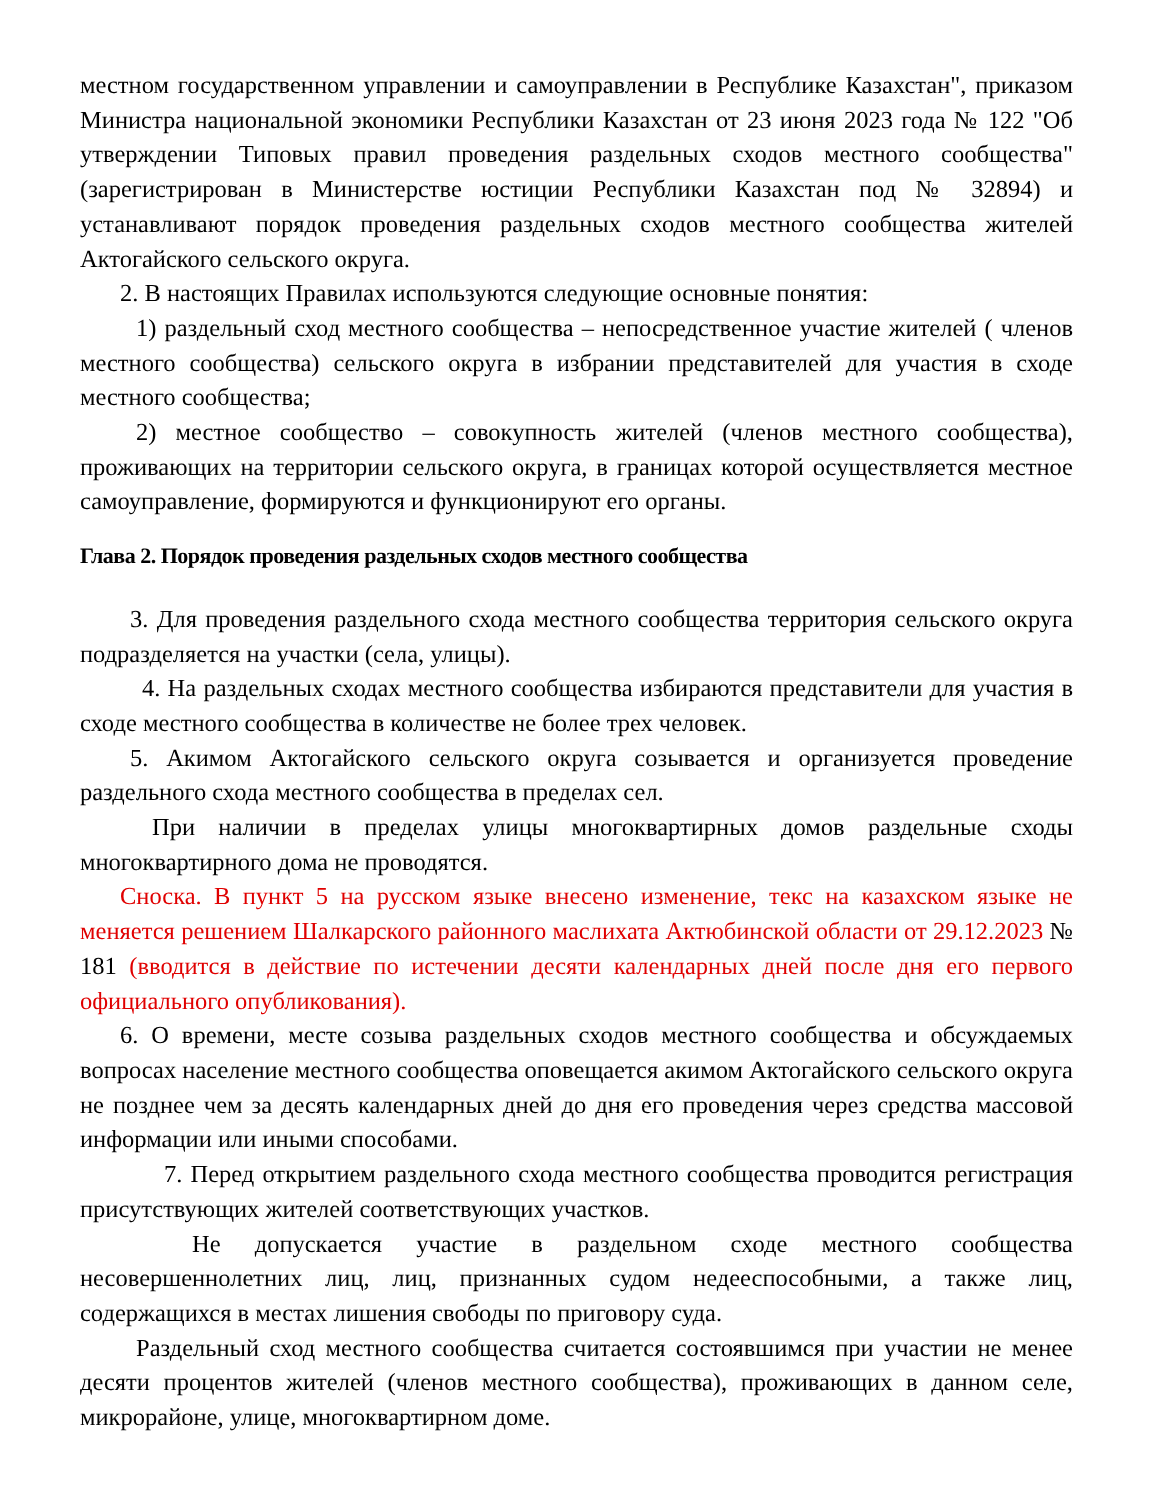местном государственном управлении и самоуправлении в Республике Казахстан", приказом Министра национальной экономики Республики Казахстан от 23 июня 2023 года № 122 "Об утверждении Типовых правил проведения раздельных сходов местного сообщества" (зарегистрирован в Министерстве юстиции Республики Казахстан под № 32894) и устанавливают порядок проведения раздельных сходов местного сообщества жителей Актогайского сельского округа.
2. В настоящих Правилах используются следующие основные понятия:
1) раздельный сход местного сообщества – непосредственное участие жителей ( членов местного сообщества) сельского округа в избрании представителей для участия в сходе местного сообщества;
2) местное сообщество – совокупность жителей (членов местного сообщества), проживающих на территории сельского округа, в границах которой осуществляется местное самоуправление, формируются и функционируют его органы.
Глава 2. Порядок проведения раздельных сходов местного сообщества
3. Для проведения раздельного схода местного сообщества территория сельского округа подразделяется на участки (села, улицы).
4. На раздельных сходах местного сообщества избираются представители для участия в сходе местного сообщества в количестве не более трех человек.
5. Акимом Актогайского сельского округа созывается и организуется проведение раздельного схода местного сообщества в пределах сел.
При наличии в пределах улицы многоквартирных домов раздельные сходы многоквартирного дома не проводятся.
Сноска. В пункт 5 на русском языке внесено изменение, текс на казахском языке не меняется решением Шалкарского районного маслихата Актюбинской области от 29.12.2023 № 181 (вводится в действие по истечении десяти календарных дней после дня его первого официального опубликования).
6. О времени, месте созыва раздельных сходов местного сообщества и обсуждаемых вопросах население местного сообщества оповещается акимом Актогайского сельского округа не позднее чем за десять календарных дней до дня его проведения через средства массовой информации или иными способами.
7. Перед открытием раздельного схода местного сообщества проводится регистрация присутствующих жителей соответствующих участков.
Не допускается участие в раздельном сходе местного сообщества несовершеннолетних лиц, лиц, признанных судом недееспособными, а также лиц, содержащихся в местах лишения свободы по приговору суда.
Раздельный сход местного сообщества считается состоявшимся при участии не менее десяти процентов жителей (членов местного сообщества), проживающих в данном селе, микрорайоне, улице, многоквартирном доме.